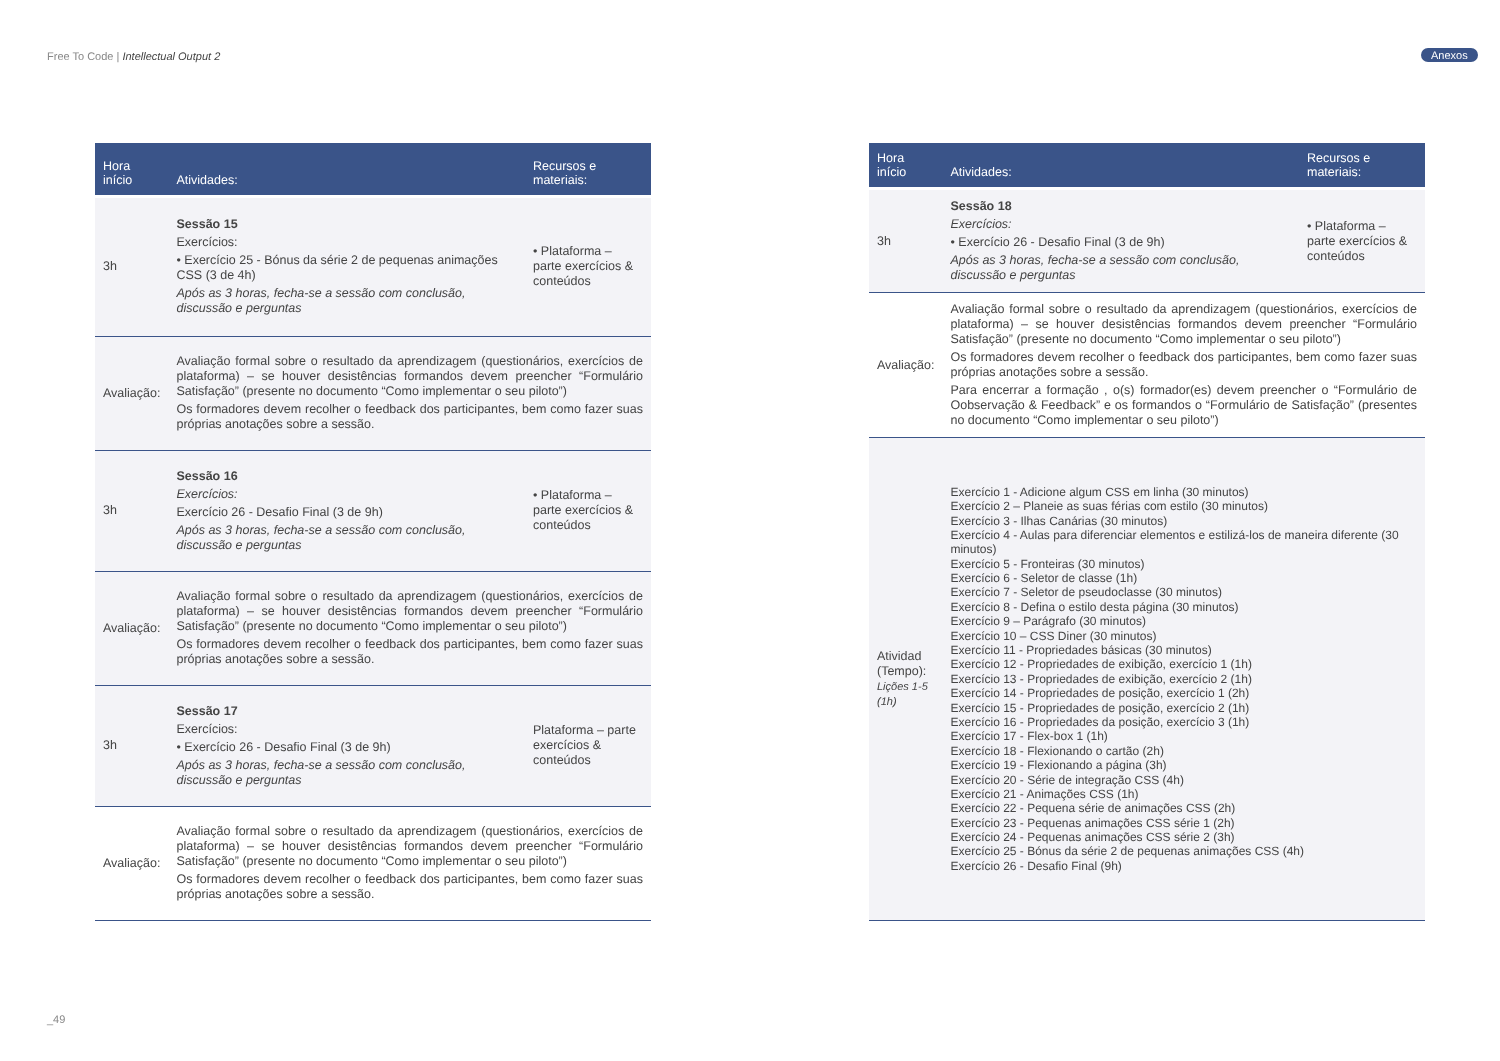Free To Code | Intellectual Output 2
Anexos
| Hora início | Atividades: | Recursos e materiais: |
| --- | --- | --- |
| 3h | Sessão 15 Exercícios: • Exercício 25 - Bónus da série 2 de pequenas animações CSS (3 de 4h) Após as 3 horas, fecha-se a sessão com conclusão, discussão e perguntas | • Plataforma – parte exercícios & conteúdos |
| Avaliação: | Avaliação formal sobre o resultado da aprendizagem (questionários, exercícios de plataforma) – se houver desistências formandos devem preencher “Formulário Satisfação” (presente no documento “Como implementar o seu piloto”) Os formadores devem recolher o feedback dos participantes, bem como fazer suas próprias anotações sobre a sessão. | |
| 3h | Sessão 16 Exercícios: Exercício 26 - Desafio Final (3 de 9h) Após as 3 horas, fecha-se a sessão com conclusão, discussão e perguntas | • Plataforma – parte exercícios & conteúdos |
| Avaliação: | Avaliação formal sobre o resultado da aprendizagem (questionários, exercícios de plataforma) – se houver desistências formandos devem preencher “Formulário Satisfação” (presente no documento “Como implementar o seu piloto”) Os formadores devem recolher o feedback dos participantes, bem como fazer suas próprias anotações sobre a sessão. | |
| 3h | Sessão 17 Exercícios: • Exercício 26 - Desafio Final (3 de 9h) Após as 3 horas, fecha-se a sessão com conclusão, discussão e perguntas | Plataforma – parte exercícios & conteúdos |
| Avaliação: | Avaliação formal sobre o resultado da aprendizagem (questionários, exercícios de plataforma) – se houver desistências formandos devem preencher “Formulário Satisfação” (presente no documento “Como implementar o seu piloto”) Os formadores devem recolher o feedback dos participantes, bem como fazer suas próprias anotações sobre a sessão. | |
| Hora início | Atividades: | Recursos e materiais: |
| --- | --- | --- |
| 3h | Sessão 18 Exercícios: • Exercício 26 - Desafio Final (3 de 9h) Após as 3 horas, fecha-se a sessão com conclusão, discussão e perguntas | • Plataforma – parte exercícios & conteúdos |
| Avaliação: | Avaliação formal sobre o resultado da aprendizagem (questionários, exercícios de plataforma) – se houver desistências formandos devem preencher “Formulário Satisfação” (presente no documento “Como implementar o seu piloto”) Os formadores devem recolher o feedback dos participantes, bem como fazer suas próprias anotações sobre a sessão. Para encerrar a formação , o(s) formador(es) devem preencher o “Formulário de Oobservação & Feedback” e os formandos o “Formulário de Satisfação” (presentes no documento “Como implementar o seu piloto”) | |
| Atividad (Tempo): Lições 1-5 (1h) | Exercício 1 - Adicione algum CSS em linha (30 minutos) Exercício 2 – Planeie as suas férias com estilo (30 minutos) Exercício 3 - Ilhas Canárias (30 minutos) Exercício 4 - Aulas para diferenciar elementos e estilizá-los de maneira diferente (30 minutos) Exercício 5 - Fronteiras (30 minutos) Exercício 6 - Seletor de classe (1h) Exercício 7 - Seletor de pseudoclasse (30 minutos) Exercício 8 - Defina o estilo desta página (30 minutos) Exercício 9 – Parágrafo (30 minutos) Exercício 10 – CSS Diner (30 minutos) Exercício 11 - Propriedades básicas (30 minutos) Exercício 12 - Propriedades de exibição, exercício 1 (1h) Exercício 13 - Propriedades de exibição, exercício 2 (1h) Exercício 14 - Propriedades de posição, exercício 1 (2h) Exercício 15 - Propriedades de posição, exercício 2 (1h) Exercício 16 - Propriedades da posição, exercício 3 (1h) Exercício 17 - Flex-box 1 (1h) Exercício 18 - Flexionando o cartão (2h) Exercício 19 - Flexionando a página (3h) Exercício 20 - Série de integração CSS (4h) Exercício 21 - Animações CSS (1h) Exercício 22 - Pequena série de animações CSS (2h) Exercício 23 - Pequenas animações CSS série 1 (2h) Exercício 24 - Pequenas animações CSS série 2 (3h) Exercício 25 - Bónus da série 2 de pequenas animações CSS (4h) Exercício 26 - Desafio Final (9h) | |
_49